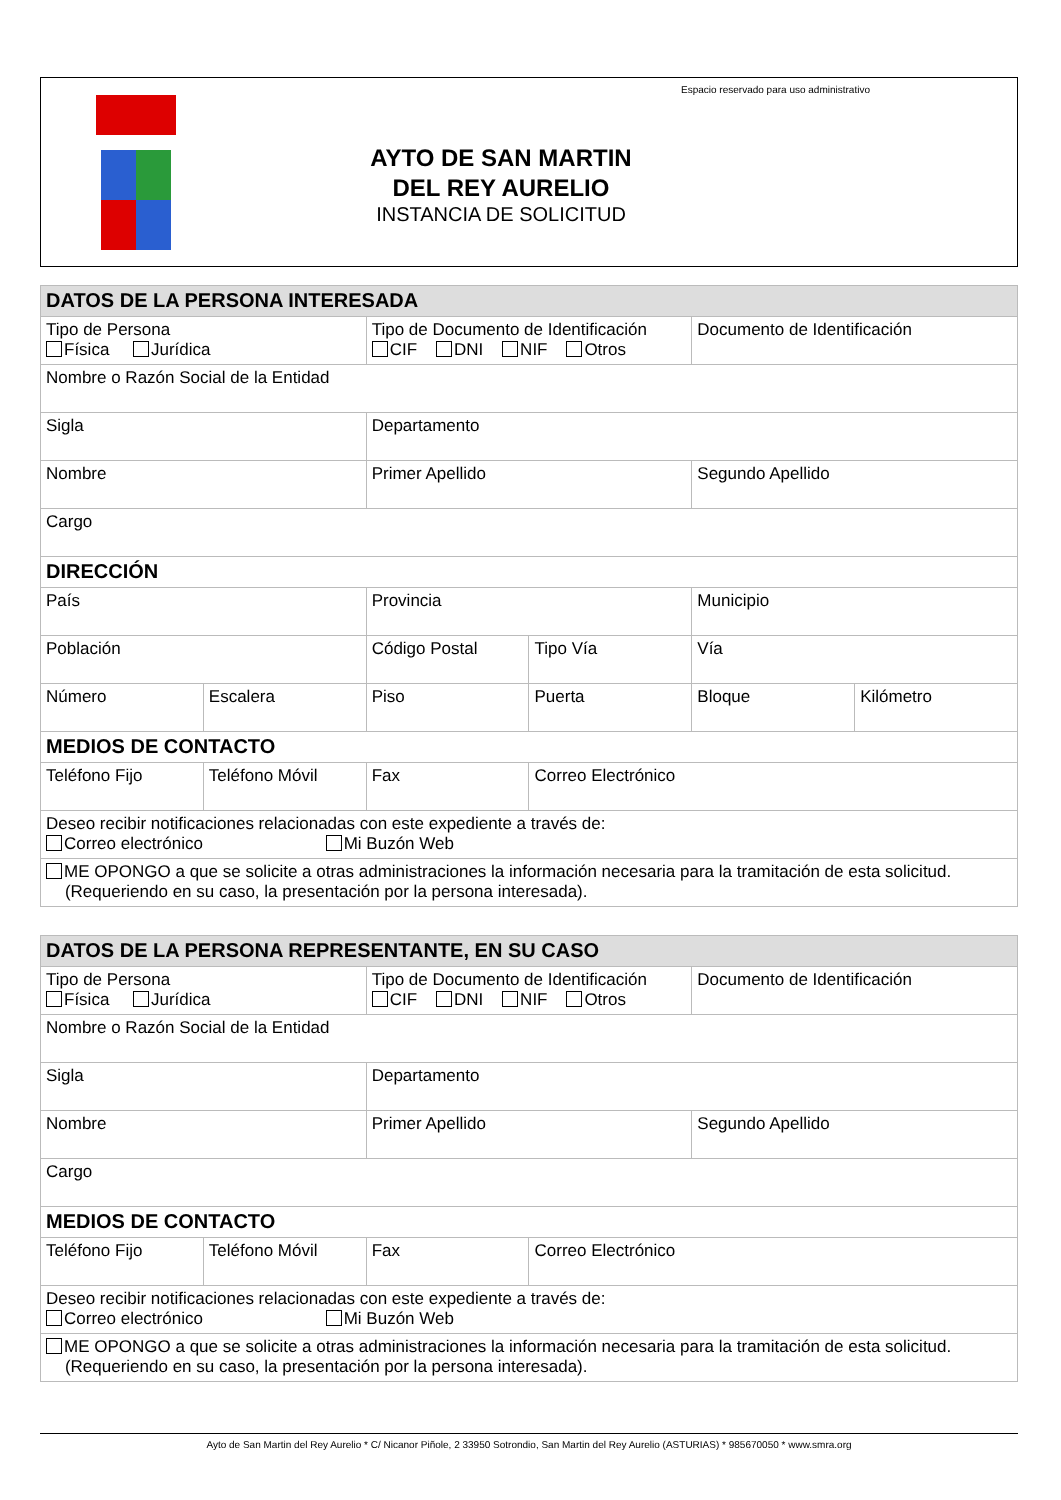Espacio reservado para uso administrativo
AYTO DE SAN MARTIN
DEL REY AURELIO
INSTANCIA DE SOLICITUD
| DATOS DE LA PERSONA INTERESADA | | | | | |
| --- | --- | --- | --- | --- | --- |
| Tipo de Persona Física Jurídica | | Tipo de Documento de Identificación CIF DNI NIF Otros | | Documento de Identificación | |
| Nombre o Razón Social de la Entidad | | | | | |
| Sigla | | Departamento | | | |
| Nombre | | Primer Apellido | | Segundo Apellido | |
| Cargo | | | | | |
| DIRECCIÓN | | | | | |
| País | | Provincia | | Municipio | |
| Población | | Código Postal | Tipo Vía | Vía | |
| Número | Escalera | Piso | Puerta | Bloque | Kilómetro |
| MEDIOS DE CONTACTO | | | | | |
| Teléfono Fijo | Teléfono Móvil | Fax | Correo Electrónico | | |
| Deseo recibir notificaciones relacionadas con este expediente a través de: Correo electrónico Mi Buzón Web | | | | | |
| ME OPONGO a que se solicite a otras administraciones la información necesaria para la tramitación de esta solicitud. (Requeriendo en su caso, la presentación por la persona interesada). | | | | | |
| DATOS DE LA PERSONA REPRESENTANTE, EN SU CASO | | | | |
| --- | --- | --- | --- | --- |
| Tipo de Persona Física Jurídica | | Tipo de Documento de Identificación CIF DNI NIF Otros | | Documento de Identificación |
| Nombre o Razón Social de la Entidad | | | | |
| Sigla | | Departamento | | |
| Nombre | | Primer Apellido | | Segundo Apellido |
| Cargo | | | | |
| MEDIOS DE CONTACTO | | | | |
| Teléfono Fijo | Teléfono Móvil | Fax | Correo Electrónico | |
| Deseo recibir notificaciones relacionadas con este expediente a través de: Correo electrónico Mi Buzón Web | | | | |
| ME OPONGO a que se solicite a otras administraciones la información necesaria para la tramitación de esta solicitud. (Requeriendo en su caso, la presentación por la persona interesada). | | | | |
Ayto de San Martin del Rey Aurelio * C/ Nicanor Piñole, 2 33950 Sotrondio, San Martin del Rey Aurelio (ASTURIAS) * 985670050 * www.smra.org